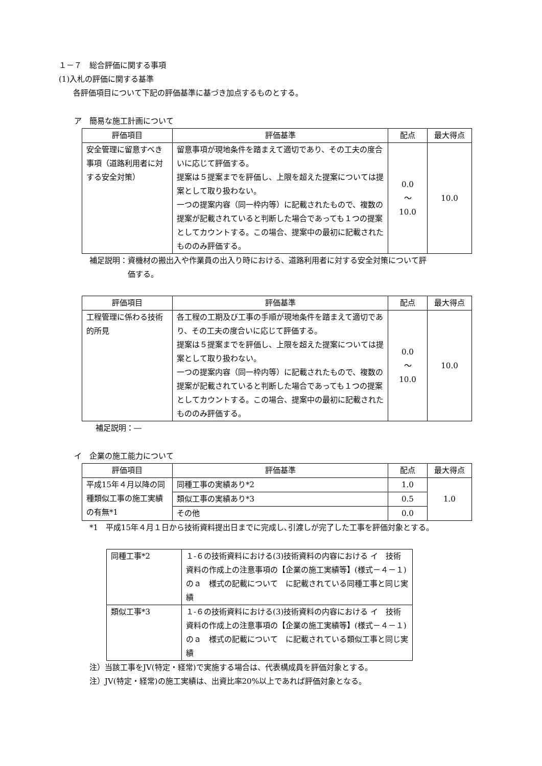１－７　総合評価に関する事項
(1)入札の評価に関する基準
各評価項目について下記の評価基準に基づき加点するものとする。
ア　簡易な施工計画について
| 評価項目 | 評価基準 | 配点 | 最大得点 |
| --- | --- | --- | --- |
| 安全管理に留意すべき事項（道路利用者に対する安全対策） | 留意事項が現地条件を踏まえて適切であり、その工夫の度合いに応じて評価する。 提案は５提案までを評価し、上限を超えた提案については提案として取り扱わない。 一つの提案内容（同一枠内等）に記載されたもので、複数の提案が記載されていると判断した場合であっても１つの提案としてカウントする。この場合、提案中の最初に記載されたもののみ評価する。 | 0.0 ～ 10.0 | 10.0 |
補足説明：資機材の搬出入や作業員の出入り時における、道路利用者に対する安全対策について評
　　　　　価する。
| 評価項目 | 評価基準 | 配点 | 最大得点 |
| --- | --- | --- | --- |
| 工程管理に係わる技術的所見 | 各工程の工期及び工事の手順が現地条件を踏まえて適切であり、その工夫の度合いに応じて評価する。 提案は５提案までを評価し、上限を超えた提案については提案として取り扱わない。 一つの提案内容（同一枠内等）に記載されたもので、複数の提案が記載されていると判断した場合であっても１つの提案としてカウントする。この場合、提案中の最初に記載されたもののみ評価する。 | 0.0 ～ 10.0 | 10.0 |
補足説明：―
イ　企業の施工能力について
| 評価項目 | 評価基準 | 配点 | 最大得点 |
| --- | --- | --- | --- |
| 平成15年４月以降の同種類似工事の施工実績の有無*1 | 同種工事の実績あり*2 | 1.0 | 1.0 |
| | 類似工事の実績あり*3 | 0.5 | |
| | その他 | 0.0 | |
*1　平成15年４月１日から技術資料提出日までに完成し､引渡しが完了した工事を評価対象とする。
| 同種工事*2 | １-６の技術資料における(3)技術資料の内容における イ 技術資料の作成上の注意事項の【企業の施工実績等】(様式－４－１)のａ 様式の記載について に記載されている同種工事と同じ実績 |
| 類似工事*3 | １-６の技術資料における(3)技術資料の内容における イ 技術資料の作成上の注意事項の【企業の施工実績等】(様式－４－１)のａ 様式の記載について に記載されている類似工事と同じ実績 |
注）当該工事をJV(特定・経常)で実施する場合は、代表構成員を評価対象とする。
注）JV(特定・経常)の施工実績は、出資比率20%以上であれば評価対象となる。